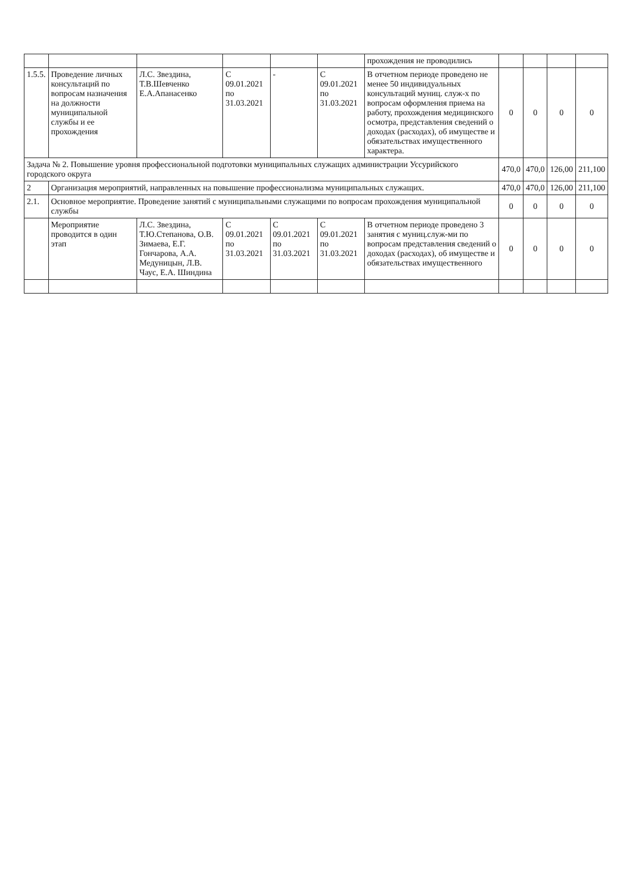| | | | | | | прохождения не проводились | | | | |
| 1.5.5. | Проведение личных консультаций по вопросам назначения на должности муниципальной службы и ее прохождения | Л.С. Звездина, Т.В.Шевченко Е.А.Апанасенко | С 09.01.2021 по 31.03.2021 | - | С 09.01.2021 по 31.03.2021 | В отчетном периоде проведено не менее 50 индивидуальных консультаций муниц. служ-х по вопросам оформления приема на работу, прохождения медицинского осмотра, представления сведений о доходах (расходах), об имуществе и обязательствах имущественного характера. | 0 | 0 | 0 | 0 |
| Задача № 2. Повышение уровня профессиональной подготовки муниципальных служащих администрации Уссурийского городского округа | | | | | | | 470,0 | 470,0 | 126,00 | 211,100 |
| 2 | Организация мероприятий, направленных на повышение профессионализма муниципальных служащих. | | | | | | 470,0 | 470,0 | 126,00 | 211,100 |
| 2.1. | Основное мероприятие. Проведение занятий с муниципальными служащими по вопросам прохождения муниципальной службы | | | | | | 0 | 0 | 0 | 0 |
| | Мероприятие проводится в один этап | Л.С. Звездина, Т.Ю.Степанова, О.В. Зимаева, Е.Г. Гончарова, А.А. Медуницын, Л.В. Чаус, Е.А. Шиндина | С 09.01.2021 по 31.03.2021 | С 09.01.2021 по 31.03.2021 | С 09.01.2021 по 31.03.2021 | В отчетном периоде проведено 3 занятия с муниц.служ-ми по вопросам представления сведений о доходах (расходах), об имуществе и обязательствах имущественного | 0 | 0 | 0 | 0 |